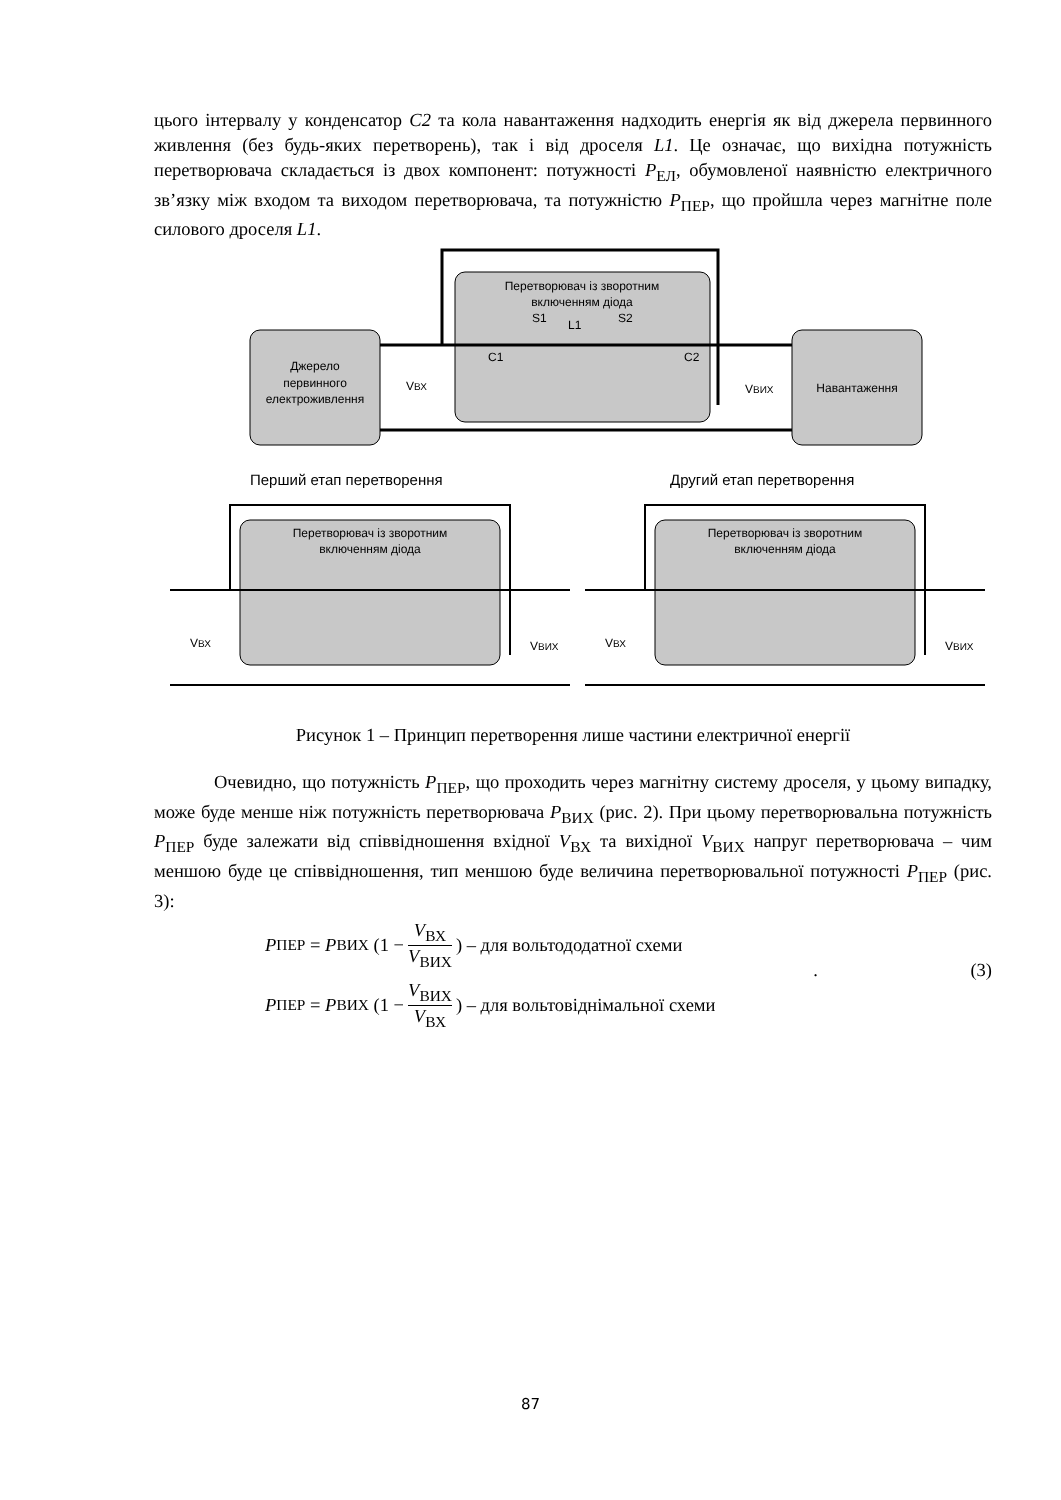цього інтервалу у конденсатор C2 та кола навантаження надходить енергія як від джерела первинного живлення (без будь-яких перетворень), так і від дроселя L1. Це означає, що вихідна потужність перетворювача складається із двох компонент: потужності P<sub>ЕЛ</sub>, обумовленої наявністю електричного зв’язку між входом та виходом перетворювача, та потужністю P<sub>ПЕР</sub>, що пройшла через магнітне поле силового дроселя L1.
Джерело
первинного
електроживлення
Перетворювач із зворотним
включенням діода
S1
L1
S2
C1
C2
Навантаження
VВХ
VВИХ
Перший етап перетворення
Другий етап перетворення
Перетворювач із зворотним
включенням діода
VВХ
VВИХ
Перетворювач із зворотним
включенням діода
VВХ
VВИХ
Рисунок 1 – Принцип перетворення лише частини електричної енергії
Очевидно, що потужність P<sub>ПЕР</sub>, що проходить через магнітну систему дроселя, у цьому випадку, може буде менше ніж потужність перетворювача P<sub>ВИХ</sub> (рис. 2). При цьому перетворювальна потужність P<sub>ПЕР</sub> буде залежати від співвідношення вхідної V<sub>ВХ</sub> та вихідної V<sub>ВИХ</sub> напруг перетворювача – чим меншою буде це співвідношення, тип меншою буде величина перетворювальної потужності P<sub>ПЕР</sub> (рис. 3):
P<sub>ПЕР</sub> = P<sub>ВИХ</sub> (1 − V<sub>ВХ</sub> V<sub>ВИХ</sub>) – для вольтододатної схеми
P<sub>ПЕР</sub> = P<sub>ВИХ</sub> (1 − V<sub>ВИХ</sub> V<sub>ВХ</sub>) – для вольтовіднімальної схеми
. (3)
87